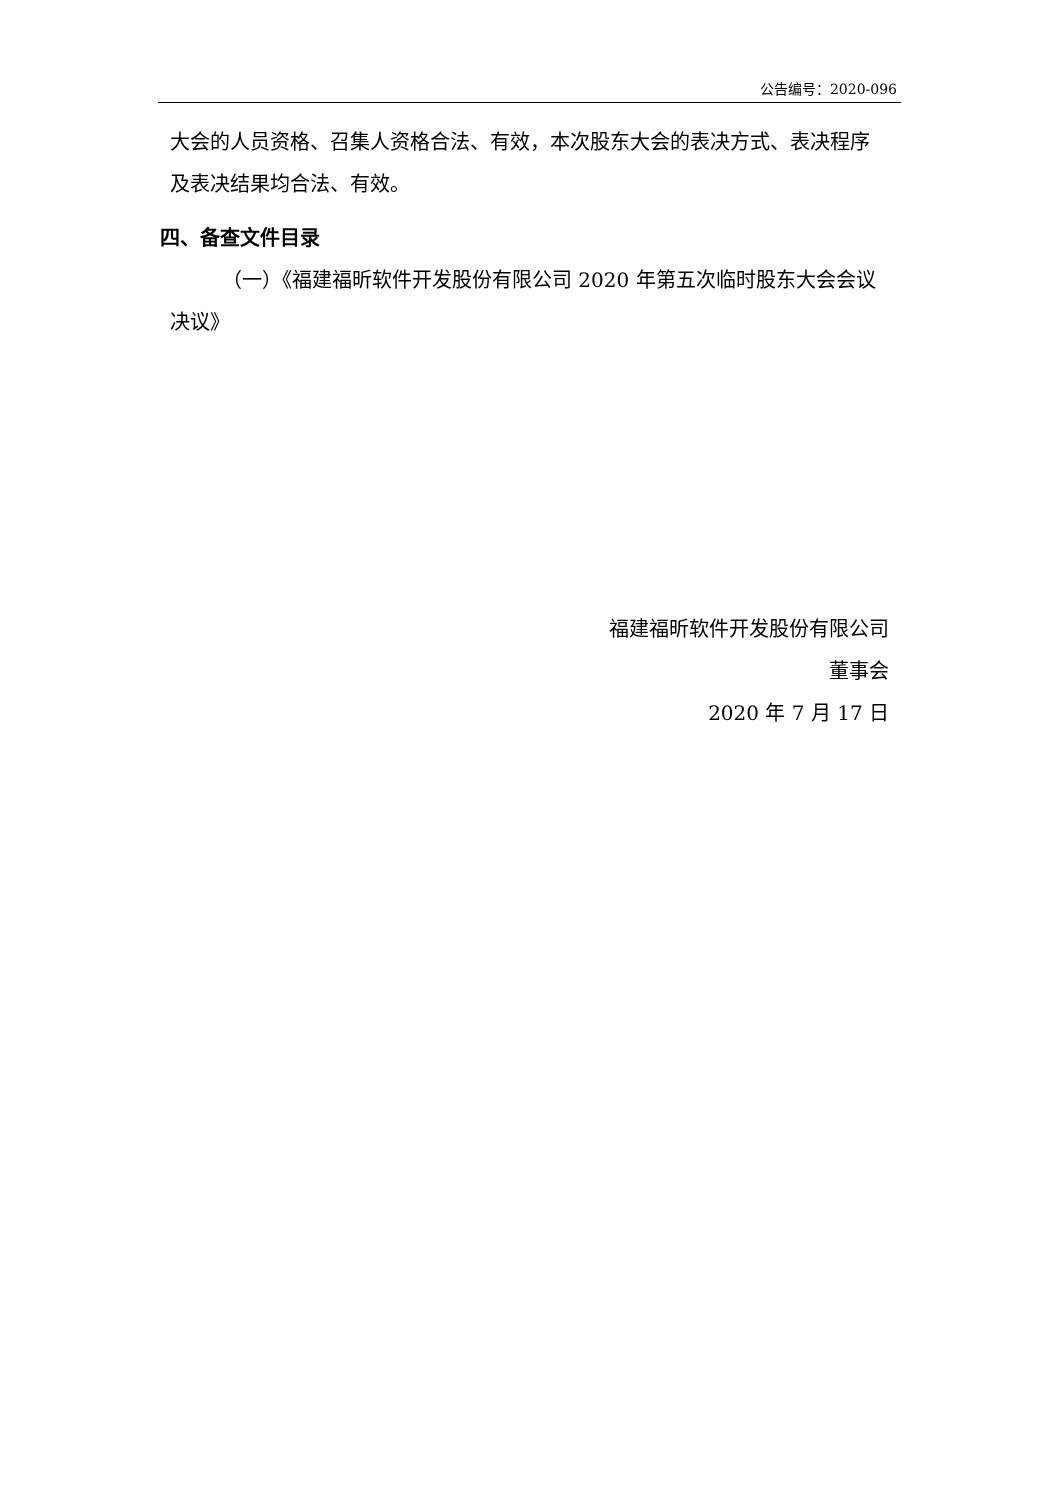公告编号：2020-096
大会的人员资格、召集人资格合法、有效，本次股东大会的表决方式、表决程序及表决结果均合法、有效。
四、备查文件目录
（一）《福建福昕软件开发股份有限公司 2020 年第五次临时股东大会会议决议》
福建福昕软件开发股份有限公司
董事会
2020 年 7 月 17 日